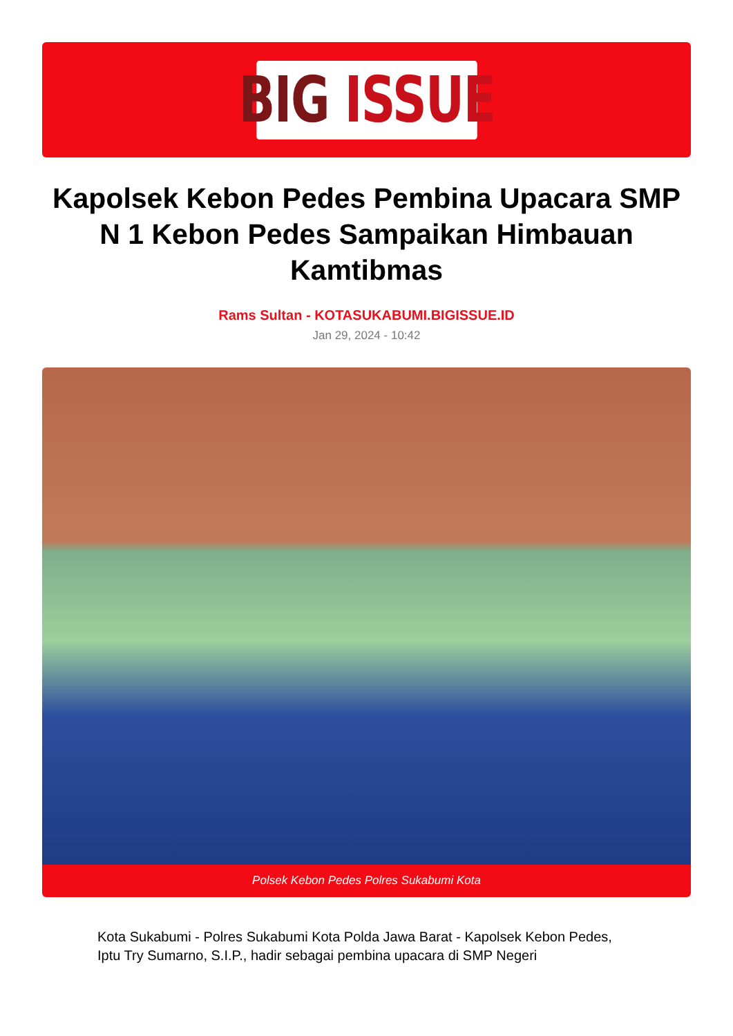BIG ISSUE
Kapolsek Kebon Pedes Pembina Upacara SMP N 1 Kebon Pedes Sampaikan Himbauan Kamtibmas
Rams Sultan - KOTASUKABUMI.BIGISSUE.ID
Jan 29, 2024 - 10:42
Polsek Kebon Pedes Polres Sukabumi Kota
Kota Sukabumi - Polres Sukabumi Kota Polda Jawa Barat - Kapolsek Kebon Pedes, Iptu Try Sumarno, S.I.P., hadir sebagai pembina upacara di SMP Negeri